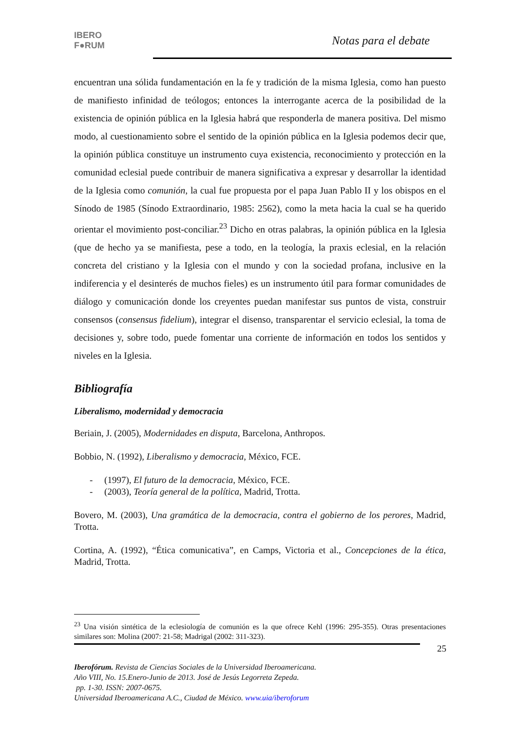IBERO
F●RUM
Notas para el debate
encuentran una sólida fundamentación en la fe y tradición de la misma Iglesia, como han puesto de manifiesto infinidad de teólogos; entonces la interrogante acerca de la posibilidad de la existencia de opinión pública en la Iglesia habrá que responderla de manera positiva. Del mismo modo, al cuestionamiento sobre el sentido de la opinión pública en la Iglesia podemos decir que, la opinión pública constituye un instrumento cuya existencia, reconocimiento y protección en la comunidad eclesial puede contribuir de manera significativa a expresar y desarrollar la identidad de la Iglesia como comunión, la cual fue propuesta por el papa Juan Pablo II y los obispos en el Sínodo de 1985 (Sínodo Extraordinario, 1985: 2562), como la meta hacia la cual se ha querido orientar el movimiento post-conciliar.<sup>23</sup> Dicho en otras palabras, la opinión pública en la Iglesia (que de hecho ya se manifiesta, pese a todo, en la teología, la praxis eclesial, en la relación concreta del cristiano y la Iglesia con el mundo y con la sociedad profana, inclusive en la indiferencia y el desinterés de muchos fieles) es un instrumento útil para formar comunidades de diálogo y comunicación donde los creyentes puedan manifestar sus puntos de vista, construir consensos (consensus fidelium), integrar el disenso, transparentar el servicio eclesial, la toma de decisiones y, sobre todo, puede fomentar una corriente de información en todos los sentidos y niveles en la Iglesia.
Bibliografía
Liberalismo, modernidad y democracia
Beriain, J. (2005), Modernidades en disputa, Barcelona, Anthropos.
Bobbio, N. (1992), Liberalismo y democracia, México, FCE.
- (1997), El futuro de la democracia, México, FCE.
- (2003), Teoría general de la política, Madrid, Trotta.
Bovero, M. (2003), Una gramática de la democracia, contra el gobierno de los perores, Madrid, Trotta.
Cortina, A. (1992), “Ética comunicativa”, en Camps, Victoria et al., Concepciones de la ética, Madrid, Trotta.
<sup>23</sup> Una visión sintética de la eclesiología de comunión es la que ofrece Kehl (1996: 295-355). Otras presentaciones similares son: Molina (2007: 21-58; Madrigal (2002: 311-323).
25
Iberofórum. Revista de Ciencias Sociales de la Universidad Iberoamericana.
Año VIII, No. 15.Enero-Junio de 2013. José de Jesús Legorreta Zepeda.
pp. 1-30. ISSN: 2007-0675.
Universidad Iberoamericana A.C., Ciudad de México. www.uia/iberoforum